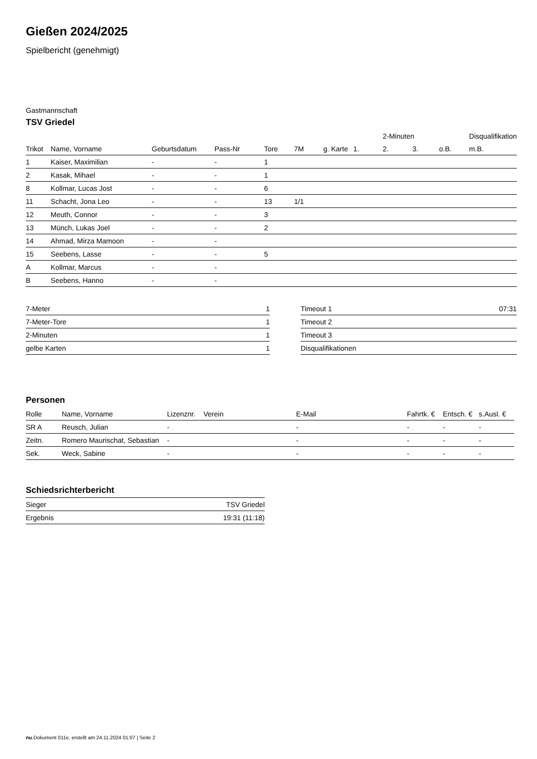Gießen 2024/2025
Spielbericht (genehmigt)
Gastmannschaft
TSV Griedel
| | | | | | | | | 2-Minuten | | | Disqualifikation |
| --- | --- | --- | --- | --- | --- | --- | --- | --- | --- | --- | --- |
| Trikot | Name, Vorname | Geburtsdatum | Pass-Nr | Tore | 7M | g. Karte | 1. | 2. | 3. | o.B. | m.B. |
| 1 | Kaiser, Maximilian | - | - | 1 | | | | | | | |
| 2 | Kasak, Mihael | - | - | 1 | | | | | | | |
| 8 | Kollmar, Lucas Jost | - | - | 6 | | | | | | | |
| 11 | Schacht, Jona Leo | - | - | 13 | 1/1 | | | | | | |
| 12 | Meuth, Connor | - | - | 3 | | | | | | | |
| 13 | Münch, Lukas Joel | - | - | 2 | | | | | | | |
| 14 | Ahmad, Mirza Mamoon | - | - | | | | | | | | |
| 15 | Seebens, Lasse | - | - | 5 | | | | | | | |
| A | Kollmar, Marcus | - | - | | | | | | | | |
| B | Seebens, Hanno | - | - | | | | | | | | |
| 7-Meter | 1 |
| 7-Meter-Tore | 1 |
| 2-Minuten | 1 |
| gelbe Karten | 1 |
| Timeout 1 | 07:31 |
| Timeout 2 | |
| Timeout 3 | |
| Disqualifikationen | |
Personen
| Rolle | Name, Vorname | Lizenznr. | Verein | E-Mail | Fahrtk. € | Entsch. € | s.Ausl. € |
| --- | --- | --- | --- | --- | --- | --- | --- |
| SR A | Reusch, Julian | - | | - | - | - | - |
| Zeitn. | Romero Maurischat, Sebastian | - | | - | - | - | - |
| Sek. | Weck, Sabine | - | | - | - | - | - |
Schiedsrichterbericht
| Sieger | TSV Griedel |
| Ergebnis | 19:31 (11:18) |
nu.Dokument 011e, erstellt am 24.11.2024 01:07 | Seite 2